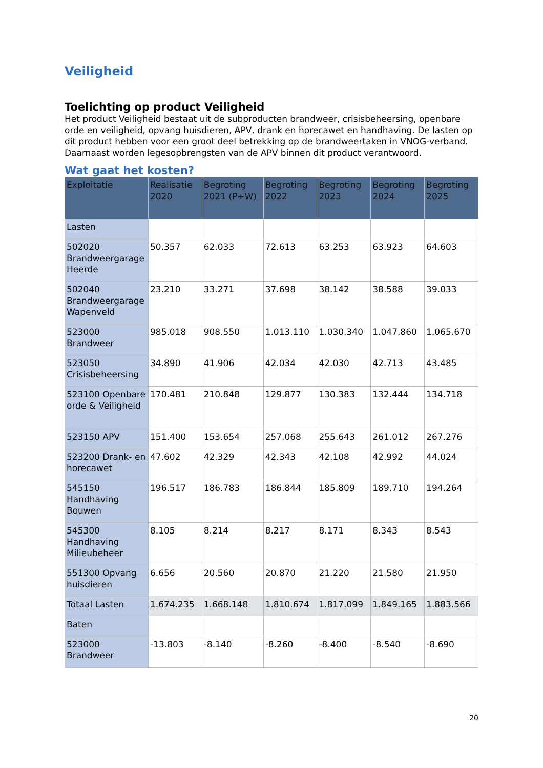Veiligheid
Toelichting op product Veiligheid
Het product Veiligheid bestaat uit de subproducten brandweer, crisisbeheersing, openbare orde en veiligheid, opvang huisdieren, APV, drank en horecawet en handhaving. De lasten op dit product hebben voor een groot deel betrekking op de brandweertaken in VNOG-verband. Daarnaast worden legesopbrengsten van de APV binnen dit product verantwoord.
Wat gaat het kosten?
| Exploitatie | Realisatie 2020 | Begroting 2021 (P+W) | Begroting 2022 | Begroting 2023 | Begroting 2024 | Begroting 2025 |
| --- | --- | --- | --- | --- | --- | --- |
| Lasten | | | | | | |
| 502020 Brandweergarage Heerde | 50.357 | 62.033 | 72.613 | 63.253 | 63.923 | 64.603 |
| 502040 Brandweergarage Wapenveld | 23.210 | 33.271 | 37.698 | 38.142 | 38.588 | 39.033 |
| 523000 Brandweer | 985.018 | 908.550 | 1.013.110 | 1.030.340 | 1.047.860 | 1.065.670 |
| 523050 Crisisbeheersing | 34.890 | 41.906 | 42.034 | 42.030 | 42.713 | 43.485 |
| 523100 Openbare orde & Veiligheid | 170.481 | 210.848 | 129.877 | 130.383 | 132.444 | 134.718 |
| 523150 APV | 151.400 | 153.654 | 257.068 | 255.643 | 261.012 | 267.276 |
| 523200 Drank- en horecawet | 47.602 | 42.329 | 42.343 | 42.108 | 42.992 | 44.024 |
| 545150 Handhaving Bouwen | 196.517 | 186.783 | 186.844 | 185.809 | 189.710 | 194.264 |
| 545300 Handhaving Milieubeheer | 8.105 | 8.214 | 8.217 | 8.171 | 8.343 | 8.543 |
| 551300 Opvang huisdieren | 6.656 | 20.560 | 20.870 | 21.220 | 21.580 | 21.950 |
| Totaal Lasten | 1.674.235 | 1.668.148 | 1.810.674 | 1.817.099 | 1.849.165 | 1.883.566 |
| Baten | | | | | | |
| 523000 Brandweer | -13.803 | -8.140 | -8.260 | -8.400 | -8.540 | -8.690 |
20